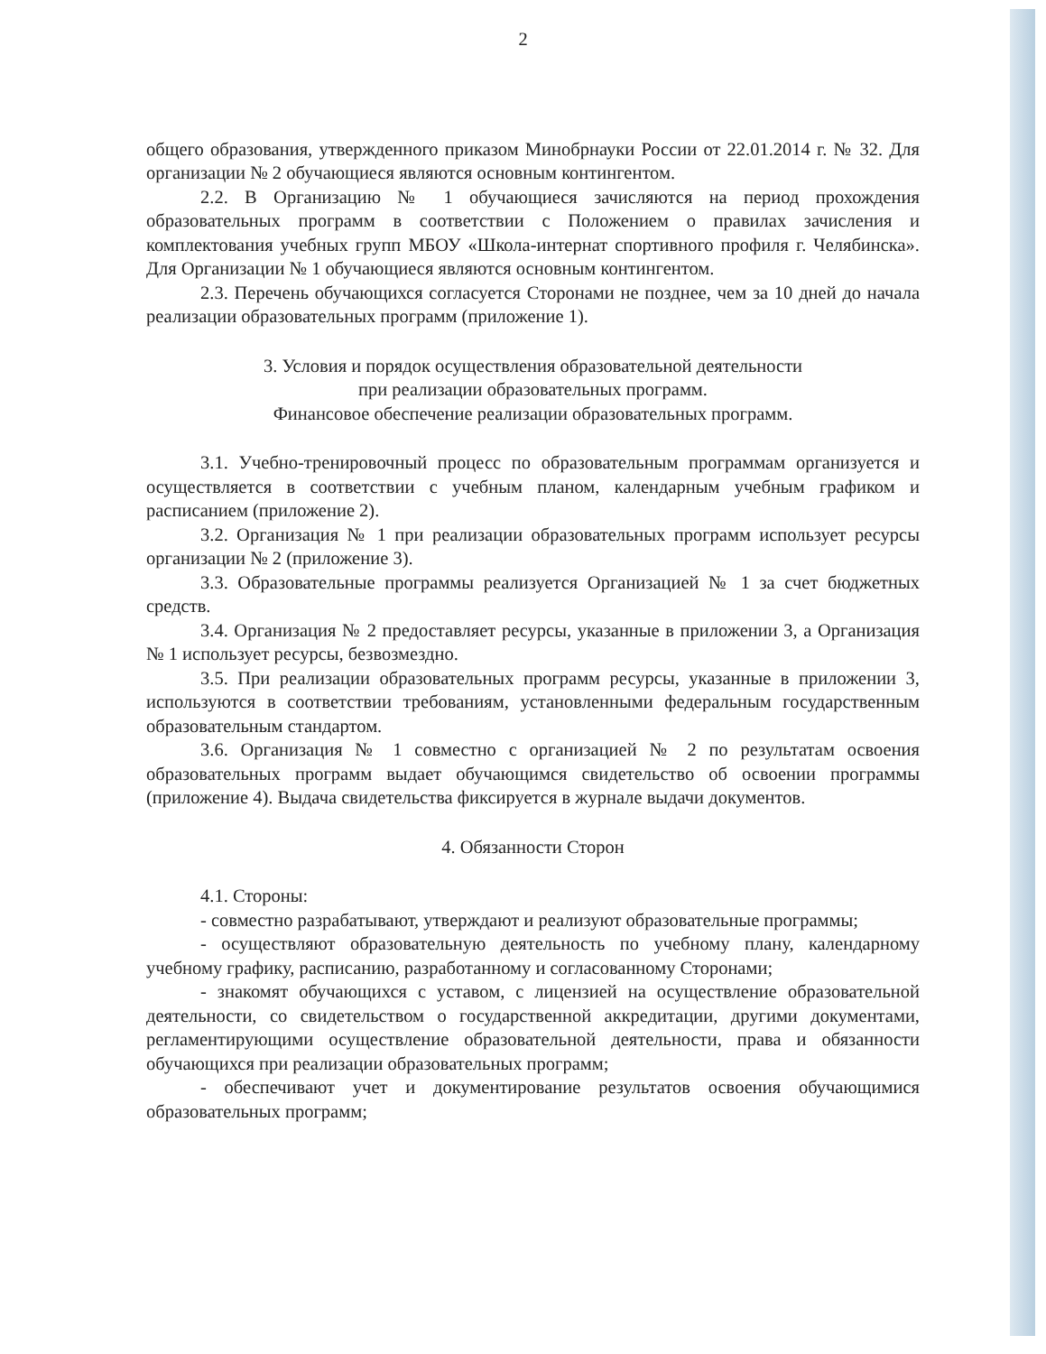2
общего образования, утвержденного приказом Минобрнауки России от 22.01.2014 г. № 32. Для организации № 2 обучающиеся являются основным контингентом.
2.2. В Организацию № 1 обучающиеся зачисляются на период прохождения образовательных программ в соответствии с Положением о правилах зачисления и комплектования учебных групп МБОУ «Школа-интернат спортивного профиля г. Челябинска». Для Организации № 1 обучающиеся являются основным контингентом.
2.3. Перечень обучающихся согласуется Сторонами не позднее, чем за 10 дней до начала реализации образовательных программ (приложение 1).
3. Условия и порядок осуществления образовательной деятельности
при реализации образовательных программ.
Финансовое обеспечение реализации образовательных программ.
3.1. Учебно-тренировочный процесс по образовательным программам организуется и осуществляется в соответствии с учебным планом, календарным учебным графиком и расписанием (приложение 2).
3.2. Организация № 1 при реализации образовательных программ использует ресурсы организации № 2 (приложение 3).
3.3. Образовательные программы реализуется Организацией № 1 за счет бюджетных средств.
3.4. Организация № 2 предоставляет ресурсы, указанные в приложении 3, а Организация № 1 использует ресурсы, безвозмездно.
3.5. При реализации образовательных программ ресурсы, указанные в приложении 3, используются в соответствии требованиям, установленными федеральным государственным образовательным стандартом.
3.6. Организация № 1 совместно с организацией № 2 по результатам освоения образовательных программ выдает обучающимся свидетельство об освоении программы (приложение 4). Выдача свидетельства фиксируется в журнале выдачи документов.
4. Обязанности Сторон
4.1. Стороны:
- совместно разрабатывают, утверждают и реализуют образовательные программы;
- осуществляют образовательную деятельность по учебному плану, календарному учебному графику, расписанию, разработанному и согласованному Сторонами;
- знакомят обучающихся с уставом, с лицензией на осуществление образовательной деятельности, со свидетельством о государственной аккредитации, другими документами, регламентирующими осуществление образовательной деятельности, права и обязанности обучающихся при реализации образовательных программ;
- обеспечивают учет и документирование результатов освоения обучающимися образовательных программ;